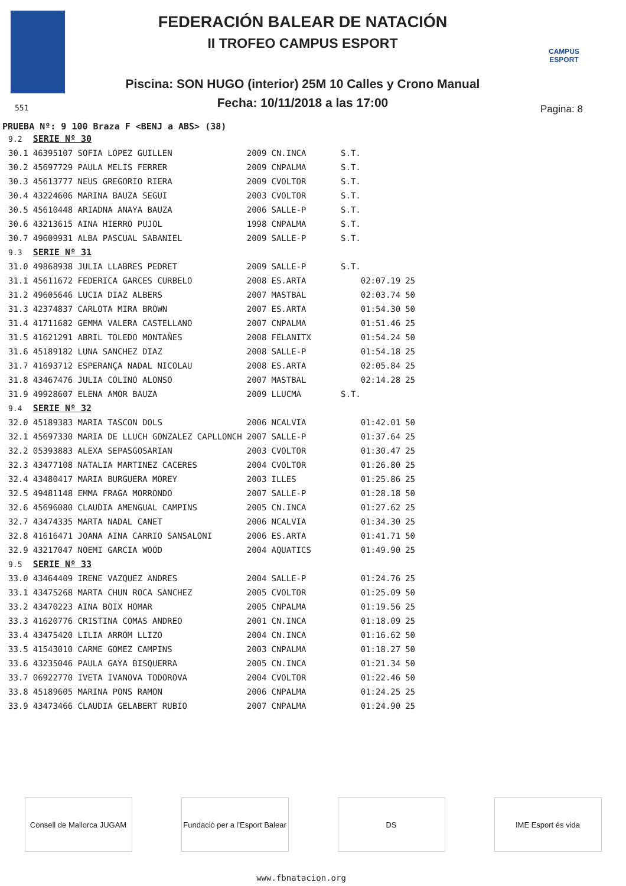FEDERACIÓN BALEAR DE NATACIÓN
II TROFEO CAMPUS ESPORT
Piscina: SON HUGO (interior) 25M 10 Calles y Crono Manual
Fecha: 10/11/2018 a las 17:00
CAMPUS ESPORT
551 Pagina: 8
PRUEBA Nº: 9 100 Braza F <BENJ a ABS> (38)
| 9.2 | SERIE Nº 30 | | | | |
| 30.1 | 46395107 SOFIA LOPEZ GUILLEN | 2009 | CN.INCA | S.T. | |
| 30.2 | 45697729 PAULA MELIS FERRER | 2009 | CNPALMA | S.T. | |
| 30.3 | 45613777 NEUS GREGORIO RIERA | 2009 | CVOLTOR | S.T. | |
| 30.4 | 43224606 MARINA BAUZA SEGUI | 2003 | CVOLTOR | S.T. | |
| 30.5 | 45610448 ARIADNA ANAYA BAUZA | 2006 | SALLE-P | S.T. | |
| 30.6 | 43213615 AINA HIERRO PUJOL | 1998 | CNPALMA | S.T. | |
| 30.7 | 49609931 ALBA PASCUAL SABANIEL | 2009 | SALLE-P | S.T. | |
| 9.3 | SERIE Nº 31 | | | | |
| 31.0 | 49868938 JULIA LLABRES PEDRET | 2009 | SALLE-P | S.T. | |
| 31.1 | 45611672 FEDERICA GARCES CURBELO | 2008 | ES.ARTA | 02:07.19 | 25 |
| 31.2 | 49605646 LUCIA DIAZ ALBERS | 2007 | MASTBAL | 02:03.74 | 50 |
| 31.3 | 42374837 CARLOTA MIRA BROWN | 2007 | ES.ARTA | 01:54.30 | 50 |
| 31.4 | 41711682 GEMMA VALERA CASTELLANO | 2007 | CNPALMA | 01:51.46 | 25 |
| 31.5 | 41621291 ABRIL TOLEDO MONTAÑES | 2008 | FELANITX | 01:54.24 | 50 |
| 31.6 | 45189182 LUNA SANCHEZ DIAZ | 2008 | SALLE-P | 01:54.18 | 25 |
| 31.7 | 41693712 ESPERANÇA NADAL NICOLAU | 2008 | ES.ARTA | 02:05.84 | 25 |
| 31.8 | 43467476 JULIA COLINO ALONSO | 2007 | MASTBAL | 02:14.28 | 25 |
| 31.9 | 49928607 ELENA AMOR BAUZA | 2009 | LLUCMA | S.T. | |
| 9.4 | SERIE Nº 32 | | | | |
| 32.0 | 45189383 MARIA TASCON DOLS | 2006 | NCALVIA | 01:42.01 | 50 |
| 32.1 | 45697330 MARIA DE LLUCH GONZALEZ CAPLLONCH | 2007 | SALLE-P | 01:37.64 | 25 |
| 32.2 | 05393883 ALEXA SEPASGOSARIAN | 2003 | CVOLTOR | 01:30.47 | 25 |
| 32.3 | 43477108 NATALIA MARTINEZ CACERES | 2004 | CVOLTOR | 01:26.80 | 25 |
| 32.4 | 43480417 MARIA BURGUERA MOREY | 2003 | ILLES | 01:25.86 | 25 |
| 32.5 | 49481148 EMMA FRAGA MORRONDO | 2007 | SALLE-P | 01:28.18 | 50 |
| 32.6 | 45696080 CLAUDIA AMENGUAL CAMPINS | 2005 | CN.INCA | 01:27.62 | 25 |
| 32.7 | 43474335 MARTA NADAL CANET | 2006 | NCALVIA | 01:34.30 | 25 |
| 32.8 | 41616471 JOANA AINA CARRIO SANSALONI | 2006 | ES.ARTA | 01:41.71 | 50 |
| 32.9 | 43217047 NOEMI GARCIA WOOD | 2004 | AQUATICS | 01:49.90 | 25 |
| 9.5 | SERIE Nº 33 | | | | |
| 33.0 | 43464409 IRENE VAZQUEZ ANDRES | 2004 | SALLE-P | 01:24.76 | 25 |
| 33.1 | 43475268 MARTA CHUN ROCA SANCHEZ | 2005 | CVOLTOR | 01:25.09 | 50 |
| 33.2 | 43470223 AINA BOIX HOMAR | 2005 | CNPALMA | 01:19.56 | 25 |
| 33.3 | 41620776 CRISTINA COMAS ANDREO | 2001 | CN.INCA | 01:18.09 | 25 |
| 33.4 | 43475420 LILIA ARROM LLIZO | 2004 | CN.INCA | 01:16.62 | 50 |
| 33.5 | 41543010 CARME GOMEZ CAMPINS | 2003 | CNPALMA | 01:18.27 | 50 |
| 33.6 | 43235046 PAULA GAYA BISQUERRA | 2005 | CN.INCA | 01:21.34 | 50 |
| 33.7 | 06922770 IVETA IVANOVA TODOROVA | 2004 | CVOLTOR | 01:22.46 | 50 |
| 33.8 | 45189605 MARINA PONS RAMON | 2006 | CNPALMA | 01:24.25 | 25 |
| 33.9 | 43473466 CLAUDIA GELABERT RUBIO | 2007 | CNPALMA | 01:24.90 | 25 |
Consell de Mallorca JUGAM
Fundació per a l'Esport Balear
DS IME Esport és vida
www.fbnatacion.org